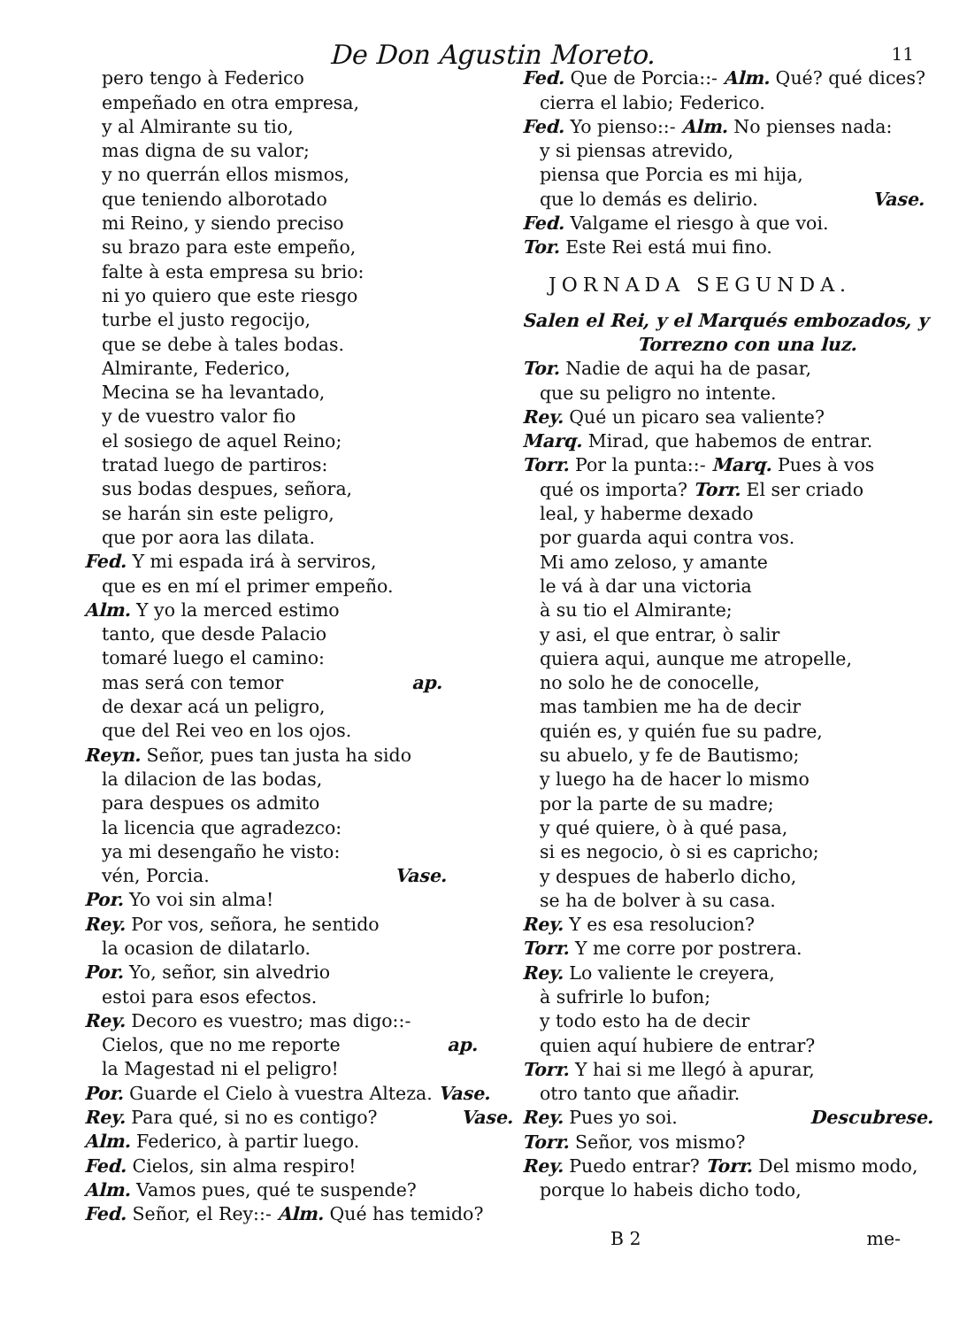De Don Agustin Moreto. 11
pero tengo à Federico
empeñado en otra empresa,
y al Almirante su tio,
mas digna de su valor;
y no querrán ellos mismos,
que teniendo alborotado
mi Reino, y siendo preciso
su brazo para este empeño,
falte à esta empresa su brio:
ni yo quiero que este riesgo
turbe el justo regocijo,
que se debe à tales bodas.
Almirante, Federico,
Mecina se ha levantado,
y de vuestro valor fio
el sosiego de aquel Reino;
tratad luego de partiros:
sus bodas despues, señora,
se harán sin este peligro,
que por aora las dilata.
Fed. Y mi espada irá à serviros,
que es en mí el primer empeño.
Alm. Y yo la merced estimo
tanto, que desde Palacio
tomaré luego el camino:
mas será con temor ap.
de dexar acá un peligro,
que del Rei veo en los ojos.
Reyn. Señor, pues tan justa ha sido
la dilacion de las bodas,
para despues os admito
la licencia que agradezco:
ya mi desengaño he visto:
vén, Porcia. Vase.
Por. Yo voi sin alma!
Rey. Por vos, señora, he sentido
la ocasion de dilatarlo.
Por. Yo, señor, sin alvedrio
estoi para esos efectos.
Rey. Decoro es vuestro; mas digo::-
Cielos, que no me reporte ap.
la Magestad ni el peligro!
Por. Guarde el Cielo à vuestra Alteza. Vase.
Rey. Para qué, si no es contigo? Vase.
Alm. Federico, à partir luego.
Fed. Cielos, sin alma respiro!
Alm. Vamos pues, qué te suspende?
Fed. Señor, el Rey::- Alm. Qué has temido?
Fed. Que de Porcia::- Alm. Qué? qué dices?
cierra el labio; Federico.
Fed. Yo pienso::- Alm. No pienses nada:
y si piensas atrevido,
piensa que Porcia es mi hija,
que lo demás es delirio. Vase.
Fed. Valgame el riesgo à que voi.
Tor. Este Rei está mui fino.
JORNADA SEGUNDA.
Salen el Rei, y el Marqués embozados, y
Torrezno con una luz.
Tor. Nadie de aqui ha de pasar,
que su peligro no intente.
Rey. Qué un picaro sea valiente?
Marq. Mirad, que habemos de entrar.
Torr. Por la punta::- Marq. Pues à vos
qué os importa? Torr. El ser criado
leal, y haberme dexado
por guarda aqui contra vos.
Mi amo zeloso, y amante
le vá à dar una victoria
à su tio el Almirante;
y asi, el que entrar, ò salir
quiera aqui, aunque me atropelle,
no solo he de conocelle,
mas tambien me ha de decir
quién es, y quién fue su padre,
su abuelo, y fe de Bautismo;
y luego ha de hacer lo mismo
por la parte de su madre;
y qué quiere, ò à qué pasa,
si es negocio, ò si es capricho;
y despues de haberlo dicho,
se ha de bolver à su casa.
Rey. Y es esa resolucion?
Torr. Y me corre por postrera.
Rey. Lo valiente le creyera,
à sufrirle lo bufon;
y todo esto ha de decir
quien aquí hubiere de entrar?
Torr. Y hai si me llegó à apurar,
otro tanto que añadir.
Rey. Pues yo soi. Descubrese.
Torr. Señor, vos mismo?
Rey. Puedo entrar? Torr. Del mismo modo,
porque lo habeis dicho todo,
B 2 me-